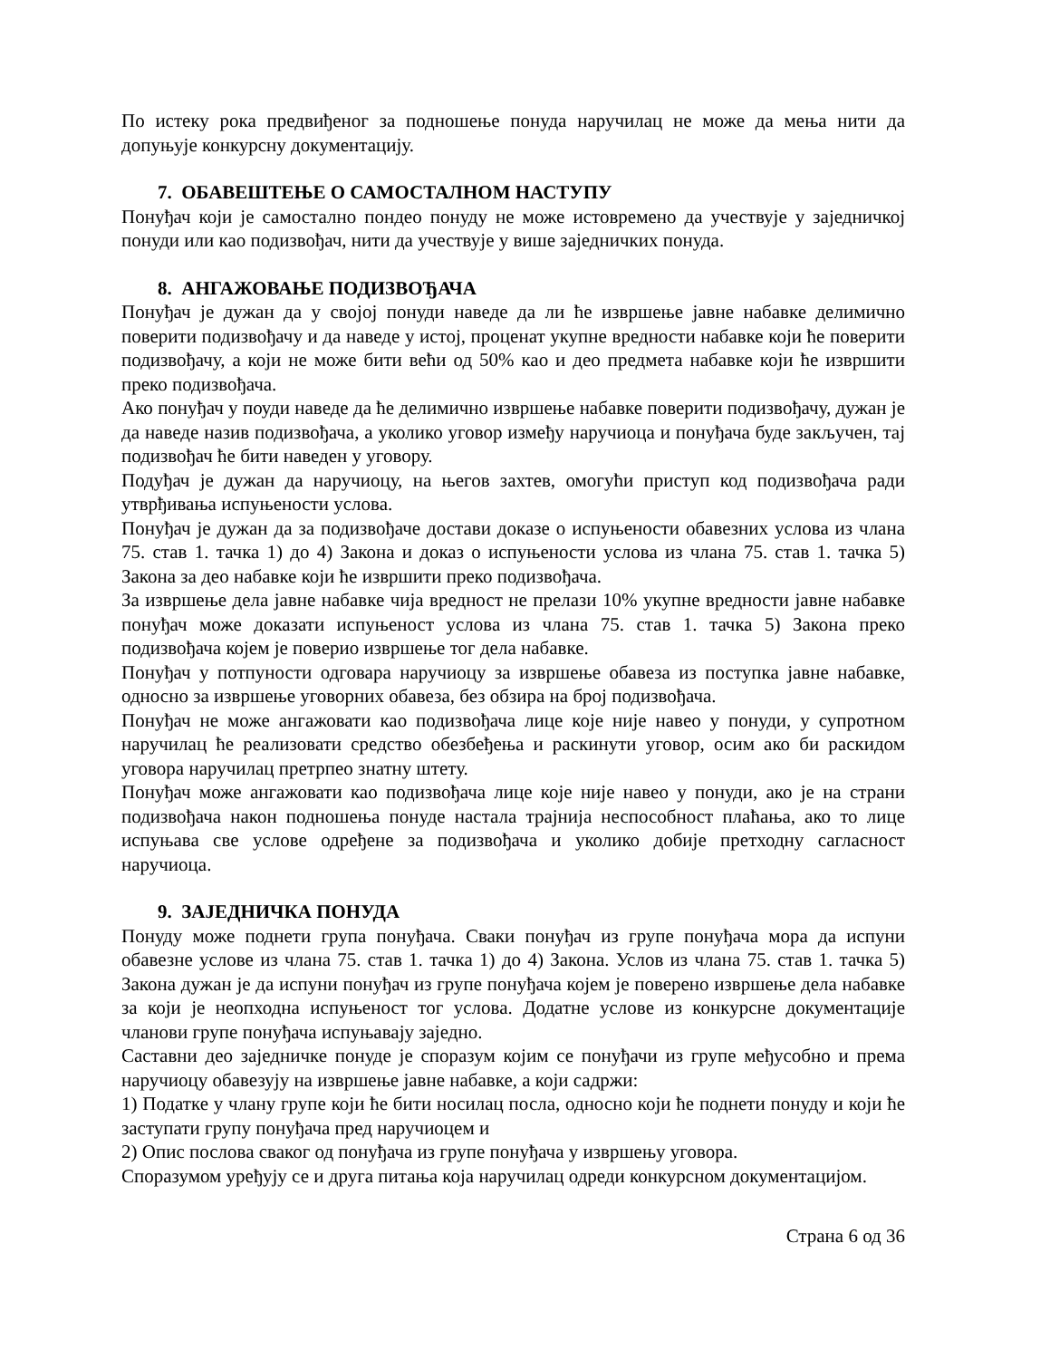По истеку рока предвиђеног за подношење понуда наручилац не може да мења нити да допуњује конкурсну документацију.
7. ОБАВЕШТЕЊЕ О САМОСТАЛНОМ НАСТУПУ
Понуђач који је самостално пондео понуду не може истовремено да учествује у заједничкој понуди или као подизвођач, нити да учествује у више заједничких понуда.
8. АНГАЖОВАЊЕ ПОДИЗВОЂАЧА
Понуђач је дужан да у својој понуди наведе да ли ће извршење јавне набавке делимично поверити подизвођачу и да наведе у истој, проценат укупне вредности набавке који ће поверити подизвођачу, а који не може бити већи од 50% као и део предмета набавке који ће извршити преко подизвођача.
Ако понуђач у поуди наведе да ће делимично извршење набавке поверити подизвођачу, дужан је да наведе назив подизвођача, а уколико уговор између наручиоца и понуђача буде закључен, тај подизвођач ће бити наведен у уговору.
Подуђач је дужан да наручиоцу, на његов захтев, омогући приступ код подизвођача ради утврђивања испуњености услова.
Понуђач је дужан да за подизвођаче достави доказе о испуњености обавезних услова из члана 75. став 1. тачка 1) до 4) Закона и доказ о испуњености услова из члана 75. став 1. тачка 5) Закона за део набавке који ће извршити преко подизвођача.
За извршење дела јавне набавке чија вредност не прелази 10% укупне вредности јавне набавке понуђач може доказати испуњеност услова из члана 75. став 1. тачка 5) Закона преко подизвођача којем је поверио извршење тог дела набавке.
Понуђач у потпуности одговара наручиоцу за извршење обавеза из поступка јавне набавке, односно за извршење уговорних обавеза, без обзира на број подизвођача.
Понуђач не може ангажовати као подизвођача лице које није навео у понуди, у супротном наручилац ће реализовати средство обезбеђења и раскинути уговор, осим ако би раскидом уговора наручилац претрпео знатну штету.
Понуђач може ангажовати као подизвођача лице које није навео у понуди, ако је на страни подизвођача након подношења понуде настала трајнија неспособност плаћања, ако то лице испуњава све услове одређене за подизвођача и уколико добије претходну сагласност наручиоца.
9. ЗАЈЕДНИЧКА ПОНУДА
Понуду може поднети група понуђача. Сваки понуђач из групе понуђача мора да испуни обавезне услове из члана 75. став 1. тачка 1) до 4) Закона. Услов из члана 75. став 1. тачка 5) Закона дужан је да испуни понуђач из групе понуђача којем је поверено извршење дела набавке за који је неопходна испуњеност тог услова. Додатне услове из конкурсне документације чланови групе понуђача испуњавају заједно.
Саставни део заједничке понуде је споразум којим се понуђачи из групе међусобно и према наручиоцу обавезују на извршење јавне набавке, а који садржи:
1) Податке у члану групе који ће бити носилац посла, односно који ће поднети понуду и који ће заступати групу понуђача пред наручиоцем и
2) Опис послова сваког од понуђача из групе понуђача у извршењу уговора.
Споразумом уређују се и друга питања која наручилац одреди конкурсном документацијом.
Страна 6 од 36